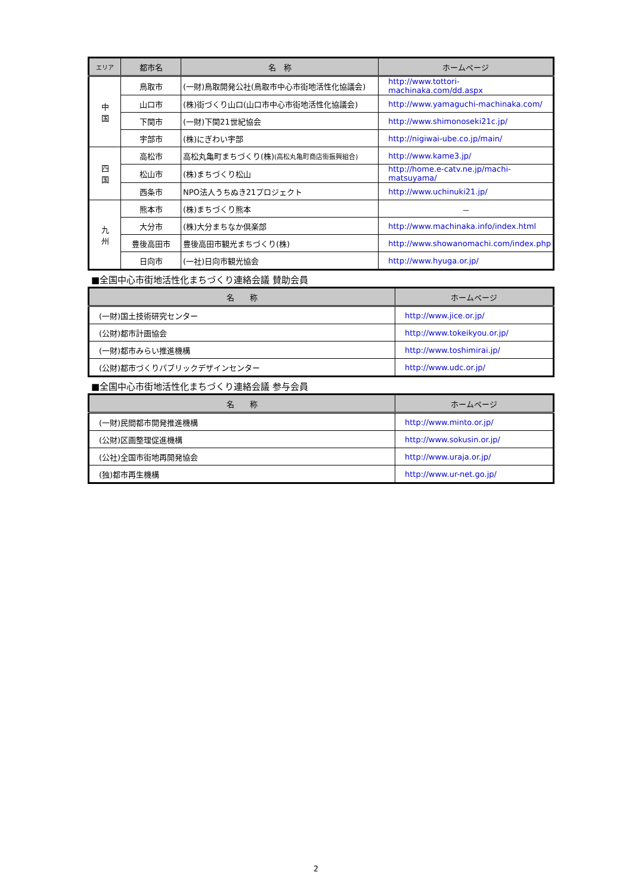| エリア | 都市名 | 名 称 | ホームページ |
| --- | --- | --- | --- |
| 中 国 | 鳥取市 | (一財)鳥取開発公社(鳥取市中心市街地活性化協議会) | http://www.tottori-machinaka.com/dd.aspx |
| | 山口市 | (株)街づくり山口(山口市中心市街地活性化協議会) | http://www.yamaguchi-machinaka.com/ |
| | 下関市 | (一財)下関21世紀協会 | http://www.shimonoseki21c.jp/ |
| | 宇部市 | (株)にぎわい宇部 | http://nigiwai-ube.co.jp/main/ |
| 四 国 | 高松市 | 高松丸亀町まちづくり(株) (高松丸亀町商店街振興組合) | http://www.kame3.jp/ |
| | 松山市 | (株)まちづくり松山 | http://home.e-catv.ne.jp/machi-matsuyama/ |
| | 西条市 | NPO法人うちぬき21プロジェクト | http://www.uchinuki21.jp/ |
| 九 州 | 熊本市 | (株)まちづくり熊本 | － |
| | 大分市 | (株)大分まちなか倶楽部 | http://www.machinaka.info/index.html |
| | 豊後高田市 | 豊後高田市観光まちづくり(株) | http://www.showanomachi.com/index.php |
| | 日向市 | (一社)日向市観光協会 | http://www.hyuga.or.jp/ |
■全国中心市街地活性化まちづくり連絡会議 賛助会員
| 名 称 | ホームページ |
| --- | --- |
| (一財)国土技術研究センター | http://www.jice.or.jp/ |
| (公財)都市計画協会 | http://www.tokeikyou.or.jp/ |
| (一財)都市みらい推進機構 | http://www.toshimirai.jp/ |
| (公財)都市づくりパブリックデザインセンター | http://www.udc.or.jp/ |
■全国中心市街地活性化まちづくり連絡会議 参与会員
| 名 称 | ホームページ |
| --- | --- |
| (一財)民間都市開発推進機構 | http://www.minto.or.jp/ |
| (公財)区画整理促進機構 | http://www.sokusin.or.jp/ |
| (公社)全国市街地再開発協会 | http://www.uraja.or.jp/ |
| (独)都市再生機構 | http://www.ur-net.go.jp/ |
2